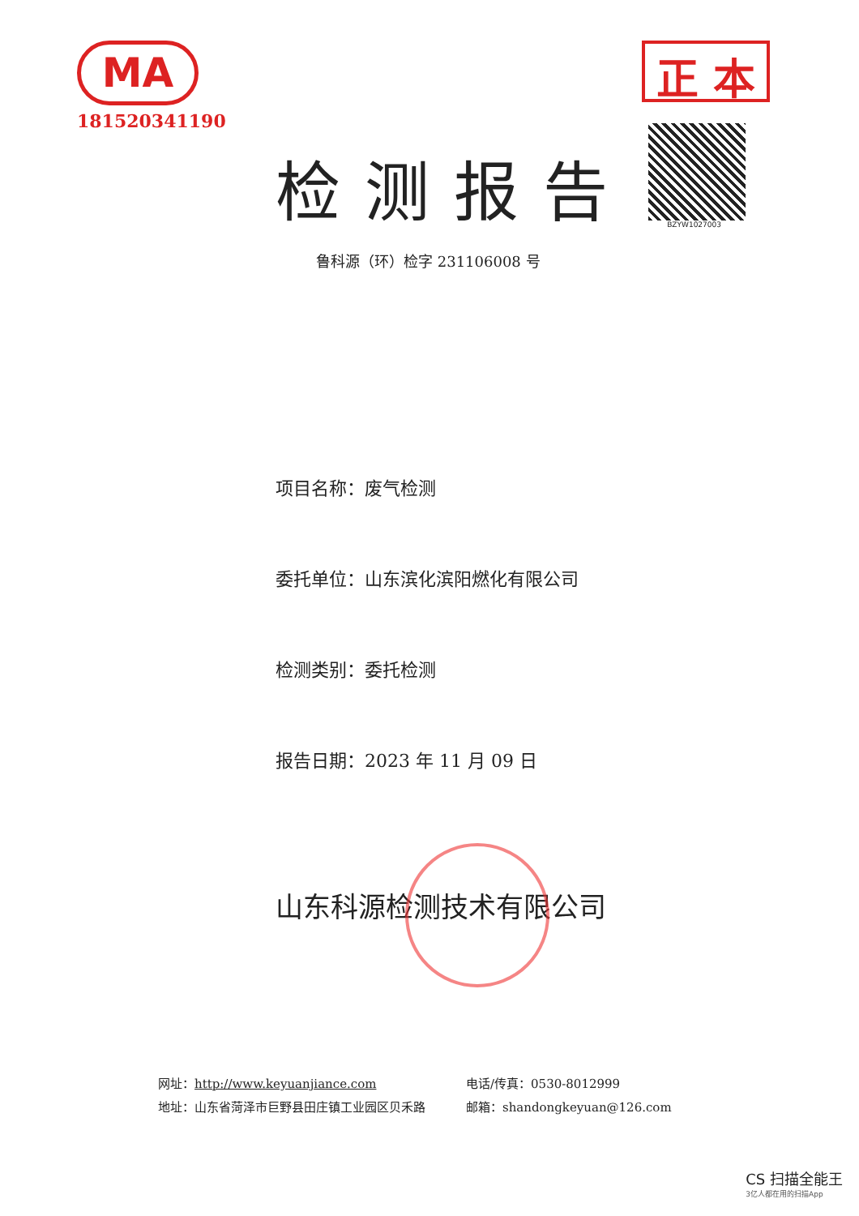MA
181520341190
正 本
BZYW1027003
检测报告
鲁科源（环）检字 23110600​8 号
项目名称：废气检测
委托单位：山东滨化滨阳燃化有限公司
检测类别：委托检测
报告日期：2023 年 11 月 09 日
山东科源检测技术有限公司
网址：http://www.keyuanjiance.com
地址：山东省菏泽市巨野县田庄镇工业园区贝禾路
电话/传真：0530-8012999
邮箱：shandongkeyuan@126.com
CS 扫描全能王
3亿人都在用的扫描App